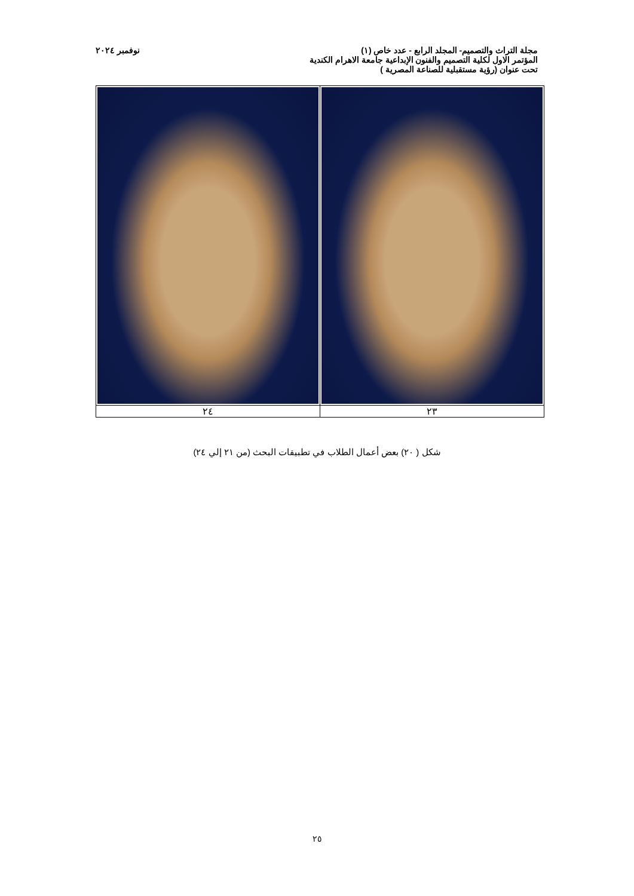مجلة التراث والتصميم- المجلد الرابع - عدد خاص (١) نوفمبر ٢٠٢٤
المؤتمر الاول لكلية التصميم والفنون الإبداعية جامعة الاهرام الكندية
تحت عنوان (رؤية مستقبلية للصناعة المصرية )
| ٢٤ | ٢٣ |
شكل ( ٢٠) بعض أعمال الطلاب في تطبيقات البحث (من ٢١ إلي ٢٤)
٢٥